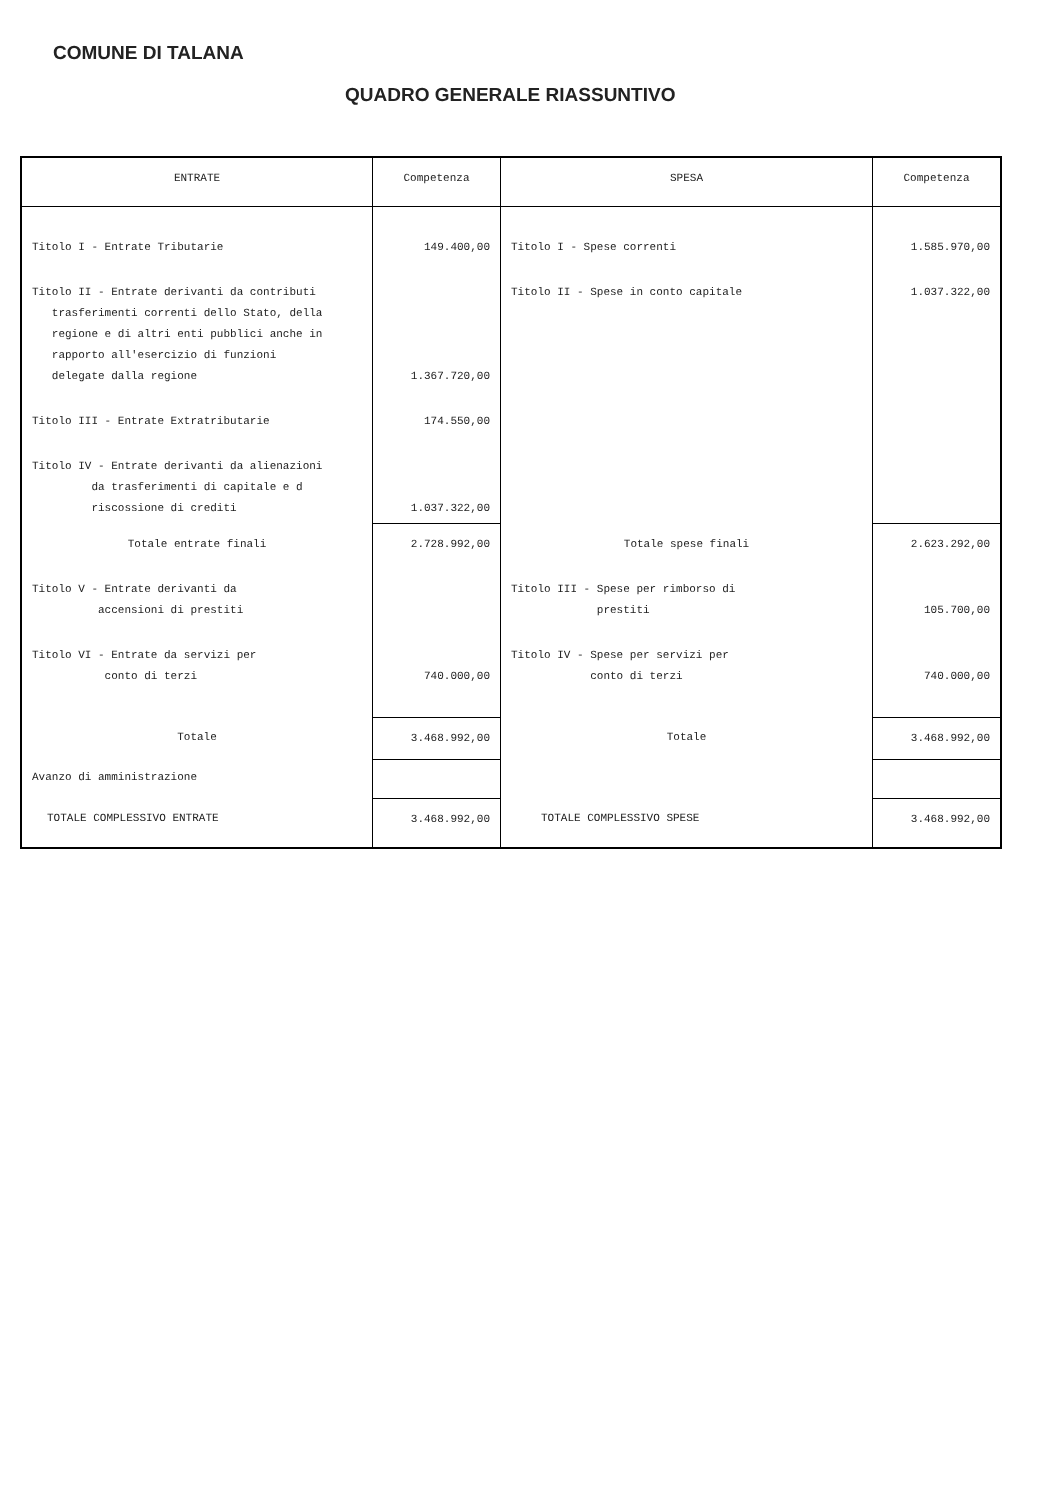COMUNE DI TALANA
QUADRO GENERALE RIASSUNTIVO
| ENTRATE | Competenza | SPESA | Competenza |
| --- | --- | --- | --- |
| Titolo I - Entrate Tributarie | 149.400,00 | Titolo I - Spese correnti | 1.585.970,00 |
| Titolo II - Entrate derivanti da contributi trasferimenti correnti dello Stato, della regione e di altri enti pubblici anche in rapporto all'esercizio di funzioni delegate dalla regione | 1.367.720,00 | Titolo II - Spese in conto capitale | 1.037.322,00 |
| Titolo III - Entrate Extratributarie | 174.550,00 | | |
| Titolo IV - Entrate derivanti da alienazioni da trasferimenti di capitale e d riscossione di crediti | 1.037.322,00 | | |
| Totale entrate finali | 2.728.992,00 | Totale spese finali | 2.623.292,00 |
| Titolo V - Entrate derivanti da accensioni di prestiti | | Titolo III - Spese per rimborso di prestiti | 105.700,00 |
| Titolo VI - Entrate da servizi per conto di terzi | 740.000,00 | Titolo IV - Spese per servizi per conto di terzi | 740.000,00 |
| Totale | 3.468.992,00 | Totale | 3.468.992,00 |
| Avanzo di amministrazione | | | |
| TOTALE COMPLESSIVO ENTRATE | 3.468.992,00 | TOTALE COMPLESSIVO SPESE | 3.468.992,00 |